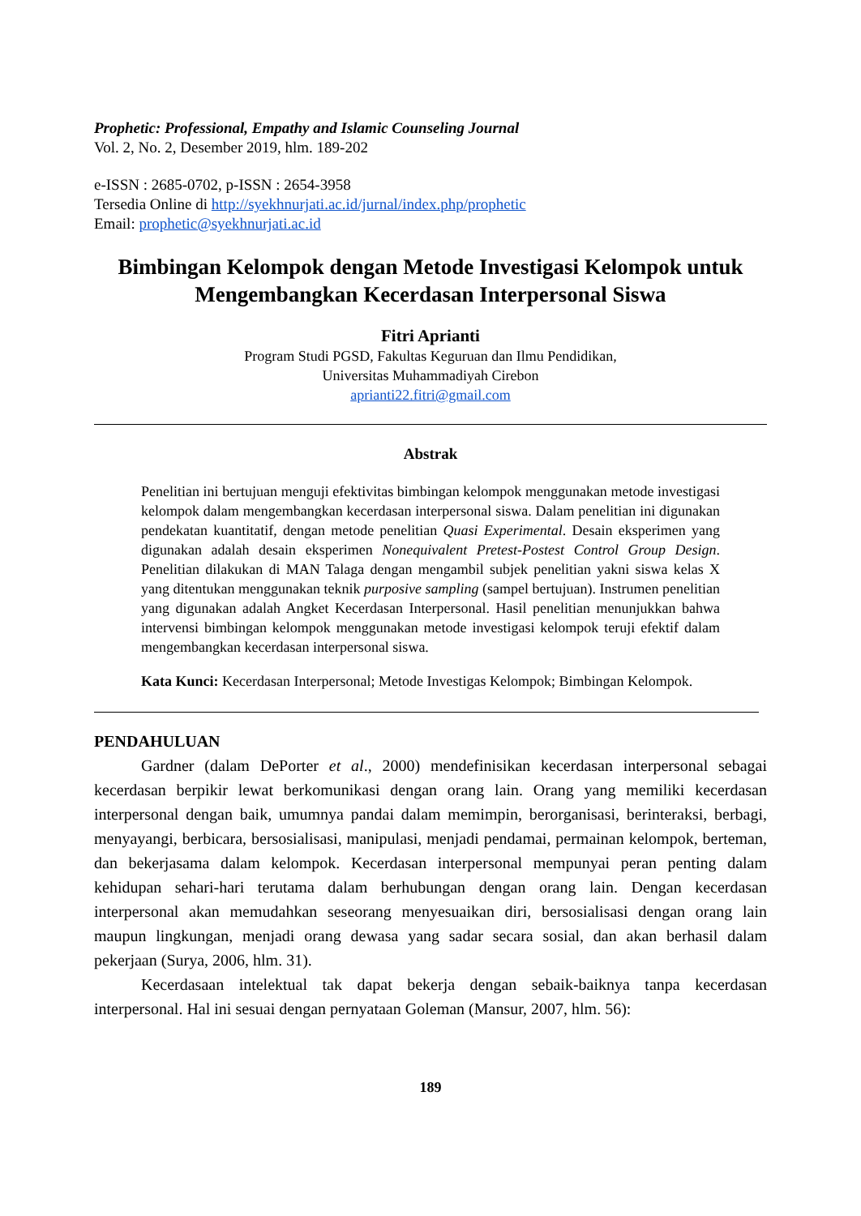Prophetic: Professional, Empathy and Islamic Counseling Journal
Vol. 2, No. 2, Desember 2019, hlm. 189-202
e-ISSN : 2685-0702, p-ISSN : 2654-3958
Tersedia Online di http://syekhnurjati.ac.id/jurnal/index.php/prophetic
Email: prophetic@syekhnurjati.ac.id
Bimbingan Kelompok dengan Metode Investigasi Kelompok untuk Mengembangkan Kecerdasan Interpersonal Siswa
Fitri Aprianti
Program Studi PGSD, Fakultas Keguruan dan Ilmu Pendidikan,
Universitas Muhammadiyah Cirebon
aprianti22.fitri@gmail.com
Abstrak
Penelitian ini bertujuan menguji efektivitas bimbingan kelompok menggunakan metode investigasi kelompok dalam mengembangkan kecerdasan interpersonal siswa. Dalam penelitian ini digunakan pendekatan kuantitatif, dengan metode penelitian Quasi Experimental. Desain eksperimen yang digunakan adalah desain eksperimen Nonequivalent Pretest-Postest Control Group Design. Penelitian dilakukan di MAN Talaga dengan mengambil subjek penelitian yakni siswa kelas X yang ditentukan menggunakan teknik purposive sampling (sampel bertujuan). Instrumen penelitian yang digunakan adalah Angket Kecerdasan Interpersonal. Hasil penelitian menunjukkan bahwa intervensi bimbingan kelompok menggunakan metode investigasi kelompok teruji efektif dalam mengembangkan kecerdasan interpersonal siswa.
Kata Kunci: Kecerdasan Interpersonal; Metode Investigas Kelompok; Bimbingan Kelompok.
PENDAHULUAN
Gardner (dalam DePorter et al., 2000) mendefinisikan kecerdasan interpersonal sebagai kecerdasan berpikir lewat berkomunikasi dengan orang lain. Orang yang memiliki kecerdasan interpersonal dengan baik, umumnya pandai dalam memimpin, berorganisasi, berinteraksi, berbagi, menyayangi, berbicara, bersosialisasi, manipulasi, menjadi pendamai, permainan kelompok, berteman, dan bekerjasama dalam kelompok. Kecerdasan interpersonal mempunyai peran penting dalam kehidupan sehari-hari terutama dalam berhubungan dengan orang lain. Dengan kecerdasan interpersonal akan memudahkan seseorang menyesuaikan diri, bersosialisasi dengan orang lain maupun lingkungan, menjadi orang dewasa yang sadar secara sosial, dan akan berhasil dalam pekerjaan (Surya, 2006, hlm. 31).
Kecerdasaan intelektual tak dapat bekerja dengan sebaik-baiknya tanpa kecerdasan interpersonal. Hal ini sesuai dengan pernyataan Goleman (Mansur, 2007, hlm. 56):
189